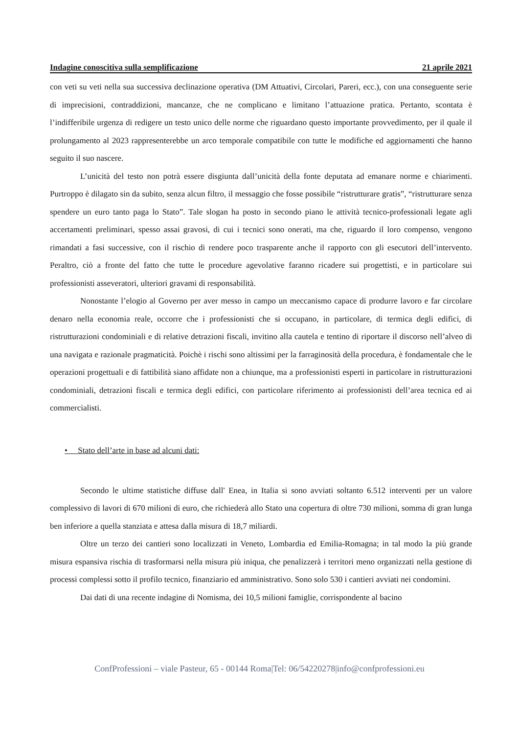Indagine conoscitiva sulla semplificazione 21 aprile 2021
con veti su veti nella sua successiva declinazione operativa (DM Attuativi, Circolari, Pareri, ecc.), con una conseguente serie di imprecisioni, contraddizioni, mancanze, che ne complicano e limitano l’attuazione pratica. Pertanto, scontata è l’indifferibile urgenza di redigere un testo unico delle norme che riguardano questo importante provvedimento, per il quale il prolungamento al 2023 rappresenterebbe un arco temporale compatibile con tutte le modifiche ed aggiornamenti che hanno seguito il suo nascere.
L’unicità del testo non potrà essere disgiunta dall’unicità della fonte deputata ad emanare norme e chiarimenti. Purtroppo è dilagato sin da subito, senza alcun filtro, il messaggio che fosse possibile “ristrutturare gratis”, “ristrutturare senza spendere un euro tanto paga lo Stato”. Tale slogan ha posto in secondo piano le attività tecnico-professionali legate agli accertamenti preliminari, spesso assai gravosi, di cui i tecnici sono onerati, ma che, riguardo il loro compenso, vengono rimandati a fasi successive, con il rischio di rendere poco trasparente anche il rapporto con gli esecutori dell’intervento. Peraltro, ciò a fronte del fatto che tutte le procedure agevolative faranno ricadere sui progettisti, e in particolare sui professionisti asseveratori, ulteriori gravami di responsabilità.
Nonostante l’elogio al Governo per aver messo in campo un meccanismo capace di produrre lavoro e far circolare denaro nella economia reale, occorre che i professionisti che si occupano, in particolare, di termica degli edifici, di ristrutturazioni condominiali e di relative detrazioni fiscali, invitino alla cautela e tentino di riportare il discorso nell’alveo di una navigata e razionale pragmaticità. Poichè i rischi sono altissimi per la farraginosità della procedura, è fondamentale che le operazioni progettuali e di fattibilità siano affidate non a chiunque, ma a professionisti esperti in particolare in ristrutturazioni condominiali, detrazioni fiscali e termica degli edifici, con particolare riferimento ai professionisti dell’area tecnica ed ai commercialisti.
• Stato dell’arte in base ad alcuni dati:
Secondo le ultime statistiche diffuse dall' Enea, in Italia si sono avviati soltanto 6.512 interventi per un valore complessivo di lavori di 670 milioni di euro, che richiederà allo Stato una copertura di oltre 730 milioni, somma di gran lunga ben inferiore a quella stanziata e attesa dalla misura di 18,7 miliardi.
Oltre un terzo dei cantieri sono localizzati in Veneto, Lombardia ed Emilia-Romagna; in tal modo la più grande misura espansiva rischia di trasformarsi nella misura più iniqua, che penalizzerà i territori meno organizzati nella gestione di processi complessi sotto il profilo tecnico, finanziario ed amministrativo. Sono solo 530 i cantieri avviati nei condomini.
Dai dati di una recente indagine di Nomisma, dei 10,5 milioni famiglie, corrispondente al bacino
ConfProfessioni – viale Pasteur, 65 - 00144 Roma|Tel: 06/54220278|info@confprofessioni.eu